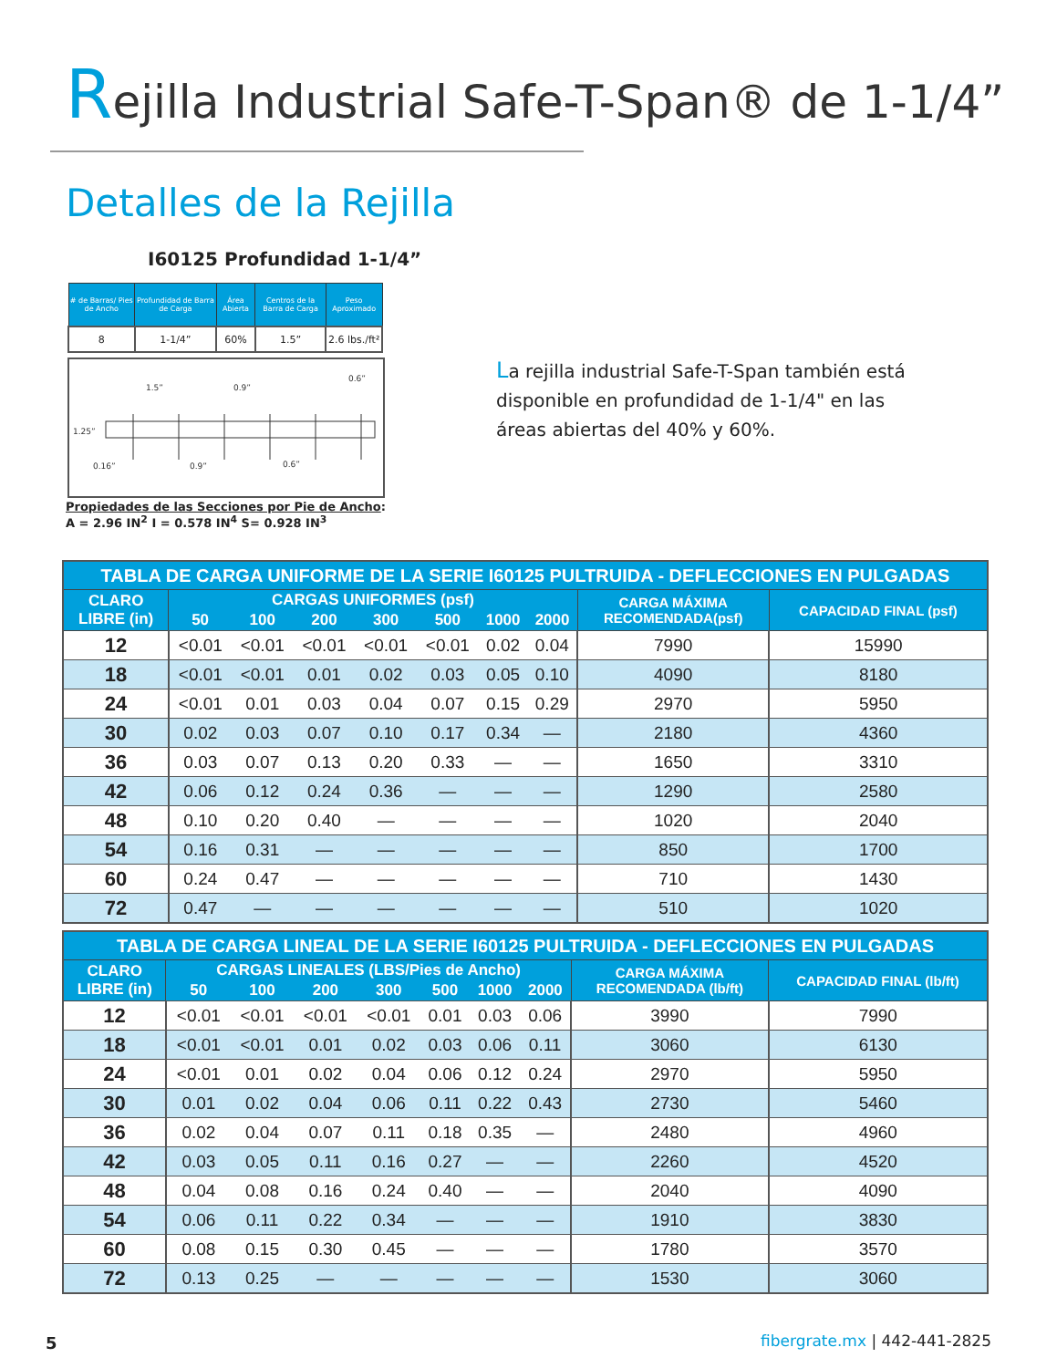Rejilla Industrial Safe-T-Span® de 1-1/4”
Detalles de la Rejilla
I60125 Profundidad 1-1/4”
| # de Barras/ Pies de Ancho | Profundidad de Barra de Carga | Área Abierta | Centros de la Barra de Carga | Peso Aproximado |
| --- | --- | --- | --- | --- |
| 8 | 1-1/4” | 60% | 1.5” | 2.6 lbs./ft² |
1.25”
1.5”
0.9”
0.6”
0.16”
0.9”
0.6”
Propiedades de las Secciones por Pie de Ancho:
A = 2.96 IN<sup>2</sup> I = 0.578 IN<sup>4</sup> S= 0.928 IN<sup>3</sup>
La rejilla industrial Safe-T-Span también está disponible en profundidad de 1-1/4" en las áreas abiertas del 40% y 60%.
| TABLA DE CARGA UNIFORME DE LA SERIE I60125 PULTRUIDA - DEFLECCIONES EN PULGADAS | | | | | | | | | |
| --- | --- | --- | --- | --- | --- | --- | --- | --- | --- |
| CLARO LIBRE (in) | CARGAS UNIFORMES (psf) | | | | | | | CARGA MÁXIMA RECOMENDADA(psf) | CAPACIDAD FINAL (psf) |
| | 50 | 100 | 200 | 300 | 500 | 1000 | 2000 | | |
| 12 | <0.01 | <0.01 | <0.01 | <0.01 | <0.01 | 0.02 | 0.04 | 7990 | 15990 |
| 18 | <0.01 | <0.01 | 0.01 | 0.02 | 0.03 | 0.05 | 0.10 | 4090 | 8180 |
| 24 | <0.01 | 0.01 | 0.03 | 0.04 | 0.07 | 0.15 | 0.29 | 2970 | 5950 |
| 30 | 0.02 | 0.03 | 0.07 | 0.10 | 0.17 | 0.34 | — | 2180 | 4360 |
| 36 | 0.03 | 0.07 | 0.13 | 0.20 | 0.33 | — | — | 1650 | 3310 |
| 42 | 0.06 | 0.12 | 0.24 | 0.36 | — | — | — | 1290 | 2580 |
| 48 | 0.10 | 0.20 | 0.40 | — | — | — | — | 1020 | 2040 |
| 54 | 0.16 | 0.31 | — | — | — | — | — | 850 | 1700 |
| 60 | 0.24 | 0.47 | — | — | — | — | — | 710 | 1430 |
| 72 | 0.47 | — | — | — | — | — | — | 510 | 1020 |
| TABLA DE CARGA LINEAL DE LA SERIE I60125 PULTRUIDA - DEFLECCIONES EN PULGADAS | | | | | | | | | |
| --- | --- | --- | --- | --- | --- | --- | --- | --- | --- |
| CLARO LIBRE (in) | CARGAS LINEALES (LBS/Pies de Ancho) | | | | | | | CARGA MÁXIMA RECOMENDADA (lb/ft) | CAPACIDAD FINAL (lb/ft) |
| | 50 | 100 | 200 | 300 | 500 | 1000 | 2000 | | |
| 12 | <0.01 | <0.01 | <0.01 | <0.01 | 0.01 | 0.03 | 0.06 | 3990 | 7990 |
| 18 | <0.01 | <0.01 | 0.01 | 0.02 | 0.03 | 0.06 | 0.11 | 3060 | 6130 |
| 24 | <0.01 | 0.01 | 0.02 | 0.04 | 0.06 | 0.12 | 0.24 | 2970 | 5950 |
| 30 | 0.01 | 0.02 | 0.04 | 0.06 | 0.11 | 0.22 | 0.43 | 2730 | 5460 |
| 36 | 0.02 | 0.04 | 0.07 | 0.11 | 0.18 | 0.35 | — | 2480 | 4960 |
| 42 | 0.03 | 0.05 | 0.11 | 0.16 | 0.27 | — | — | 2260 | 4520 |
| 48 | 0.04 | 0.08 | 0.16 | 0.24 | 0.40 | — | — | 2040 | 4090 |
| 54 | 0.06 | 0.11 | 0.22 | 0.34 | — | — | — | 1910 | 3830 |
| 60 | 0.08 | 0.15 | 0.30 | 0.45 | — | — | — | 1780 | 3570 |
| 72 | 0.13 | 0.25 | — | — | — | — | — | 1530 | 3060 |
5 fibergrate.mx | 442-441-2825